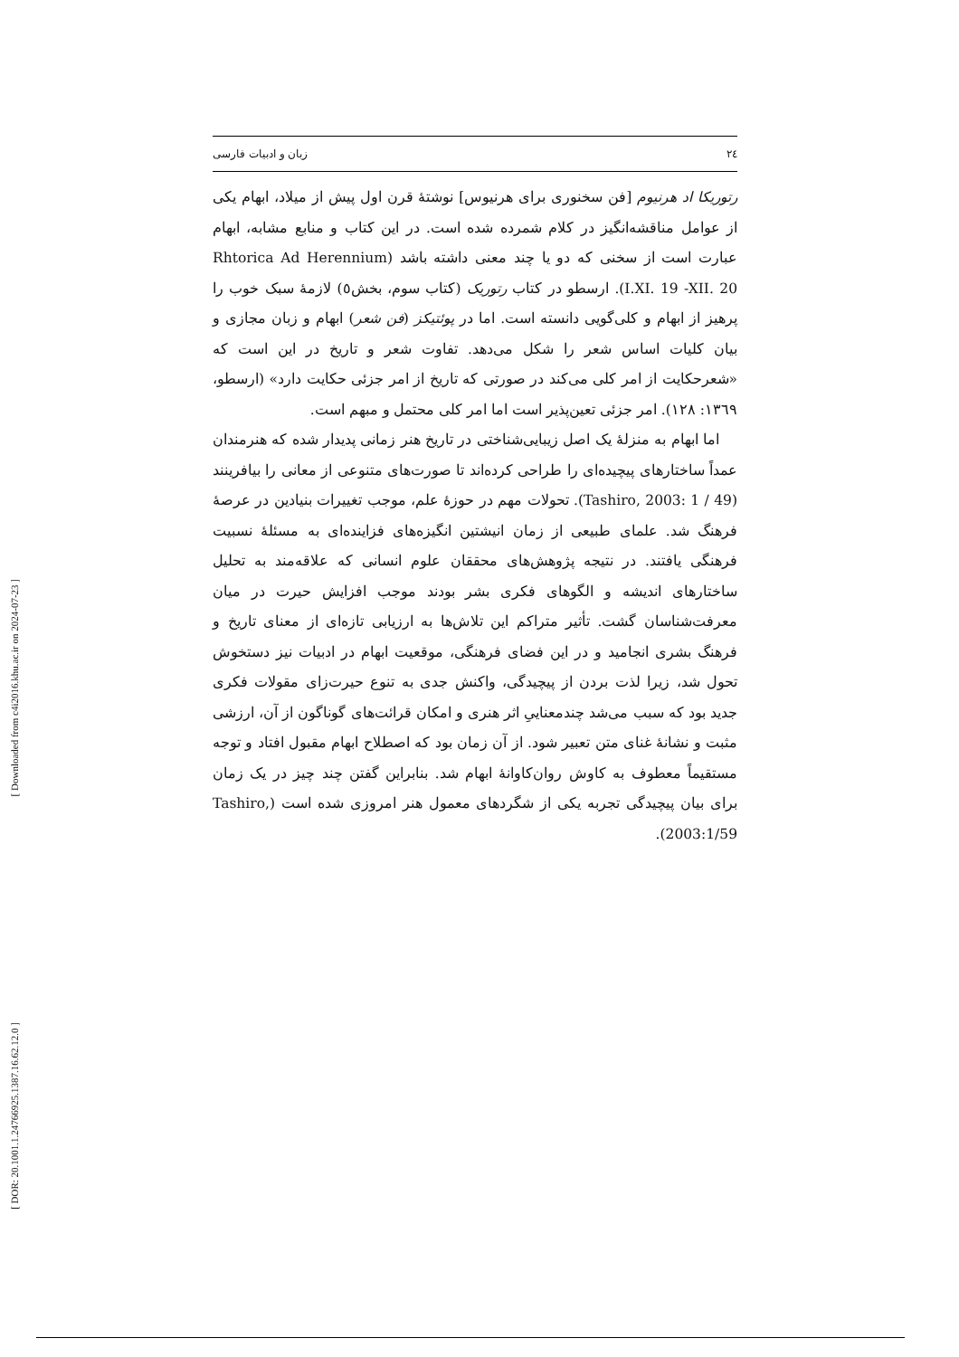[ Downloaded from c4i2016.khu.ac.ir on 2024-07-23 ]
[ DOR: 20.1001.1.24766925.1387.16.62.12.0 ]
٢٤ زبان و ادبیات فارسی
رتوریکا اد هرنیوم [فن سخنوری برای هرنیوس] نوشتهٔ قرن اول پیش از میلاد، ابهام یکی از عوامل مناقشه‌انگیز در کلام شمرده شده است. در این کتاب و منابع مشابه، ابهام عبارت است از سخنی که دو یا چند معنی داشته باشد (Rhtorica Ad Herennium I.XI. 19 -XII. 20). ارسطو در کتاب رتوریک (کتاب سوم، بخش٥) لازمهٔ سبک خوب را پرهیز از ابهام و کلی‌گویی دانسته است. اما در پوئتیکز (فن شعر) ابهام و زبان مجازی و بیان کلیات اساس شعر را شکل می‌دهد. تفاوت شعر و تاریخ در این است که «شعرحکایت از امر کلی می‌کند در صورتی که تاریخ از امر جزئی حکایت دارد» (ارسطو، ١٣٦٩: ١٢٨). امر جزئی تعین‌پذیر است اما امر کلی محتمل و مبهم است.
اما ابهام به منزلهٔ یک اصل زیبایی‌شناختی در تاریخ هنر زمانی پدیدار شده که هنرمندان عمداً ساختارهای پیچیده‌ای را طراحی کرده‌اند تا صورت‌های متنوعی از معانی را بیافرینند (Tashiro, 2003: 1 / 49). تحولات مهم در حوزهٔ علم، موجب تغییرات بنیادین در عرصهٔ فرهنگ شد. علمای طبیعی از زمان انیشتین انگیزه‌های فزاینده‌ای به مسئلهٔ نسبیت فرهنگی یافتند. در نتیجه پژوهش‌های محققان علوم انسانی که علاقه‌مند به تحلیل ساختارهای اندیشه و الگوهای فکری بشر بودند موجب افزایش حیرت در میان معرفت‌شناسان گشت. تأثیر متراکم این تلاش‌ها به ارزیابی تازه‌ای از معنای تاریخ و فرهنگ بشری انجامید و در این فضای فرهنگی، موقعیت ابهام در ادبیات نیز دستخوش تحول شد، زیرا لذت بردن از پیچیدگی، واکنش جدی به تنوع حیرت‌زای مقولات فکری جدید بود که سبب می‌شد چندمعناییِ اثر هنری و امکان قرائت‌های گوناگون از آن، ارزشی مثبت و نشانهٔ غنای متن تعبیر شود. از آن زمان بود که اصطلاح ابهام مقبول افتاد و توجه مستقیماً معطوف به کاوش روان‌کاوانهٔ ابهام شد. بنابراین گفتن چند چیز در یک زمان برای بیان پیچیدگی تجربه یکی از شگردهای معمول هنر امروزی شده است (Tashiro, 2003:1/59).